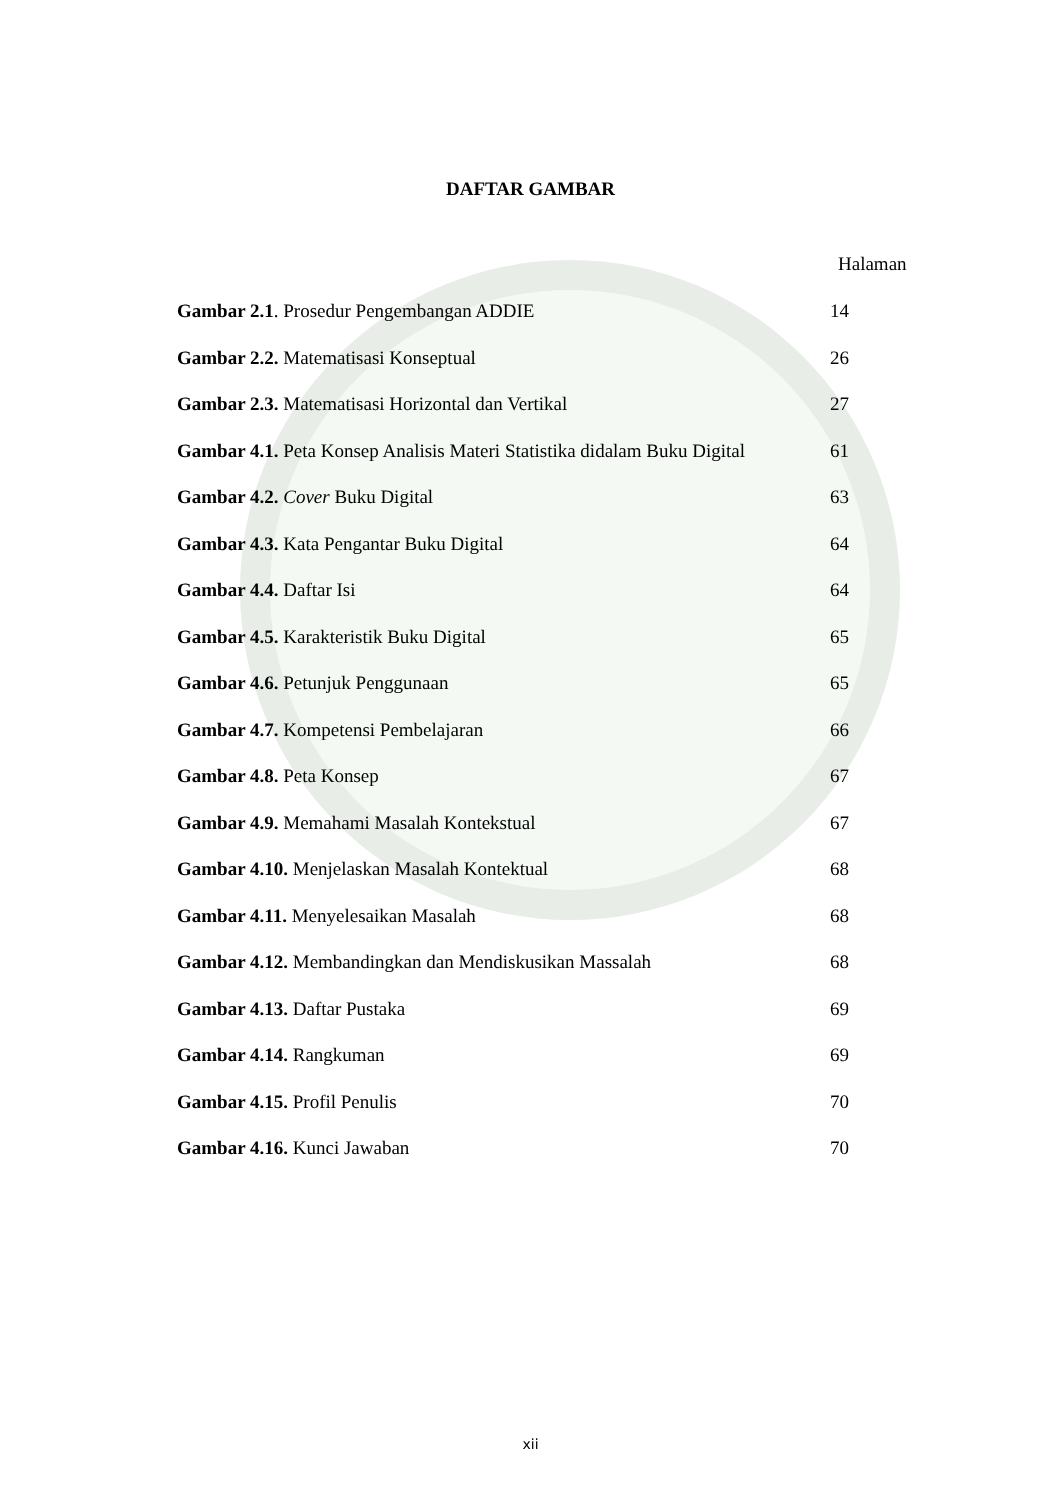DAFTAR GAMBAR
Halaman
Gambar 2.1. Prosedur Pengembangan ADDIE 14
Gambar 2.2. Matematisasi Konseptual 26
Gambar 2.3. Matematisasi Horizontal dan Vertikal 27
Gambar 4.1. Peta Konsep Analisis Materi Statistika didalam Buku Digital 61
Gambar 4.2. Cover Buku Digital 63
Gambar 4.3. Kata Pengantar Buku Digital 64
Gambar 4.4. Daftar Isi 64
Gambar 4.5. Karakteristik Buku Digital 65
Gambar 4.6. Petunjuk Penggunaan 65
Gambar 4.7. Kompetensi Pembelajaran 66
Gambar 4.8. Peta Konsep 67
Gambar 4.9. Memahami Masalah Kontekstual 67
Gambar 4.10. Menjelaskan Masalah Kontektual 68
Gambar 4.11. Menyelesaikan Masalah 68
Gambar 4.12. Membandingkan dan Mendiskusikan Massalah 68
Gambar 4.13. Daftar Pustaka 69
Gambar 4.14. Rangkuman 69
Gambar 4.15. Profil Penulis 70
Gambar 4.16. Kunci Jawaban 70
xii